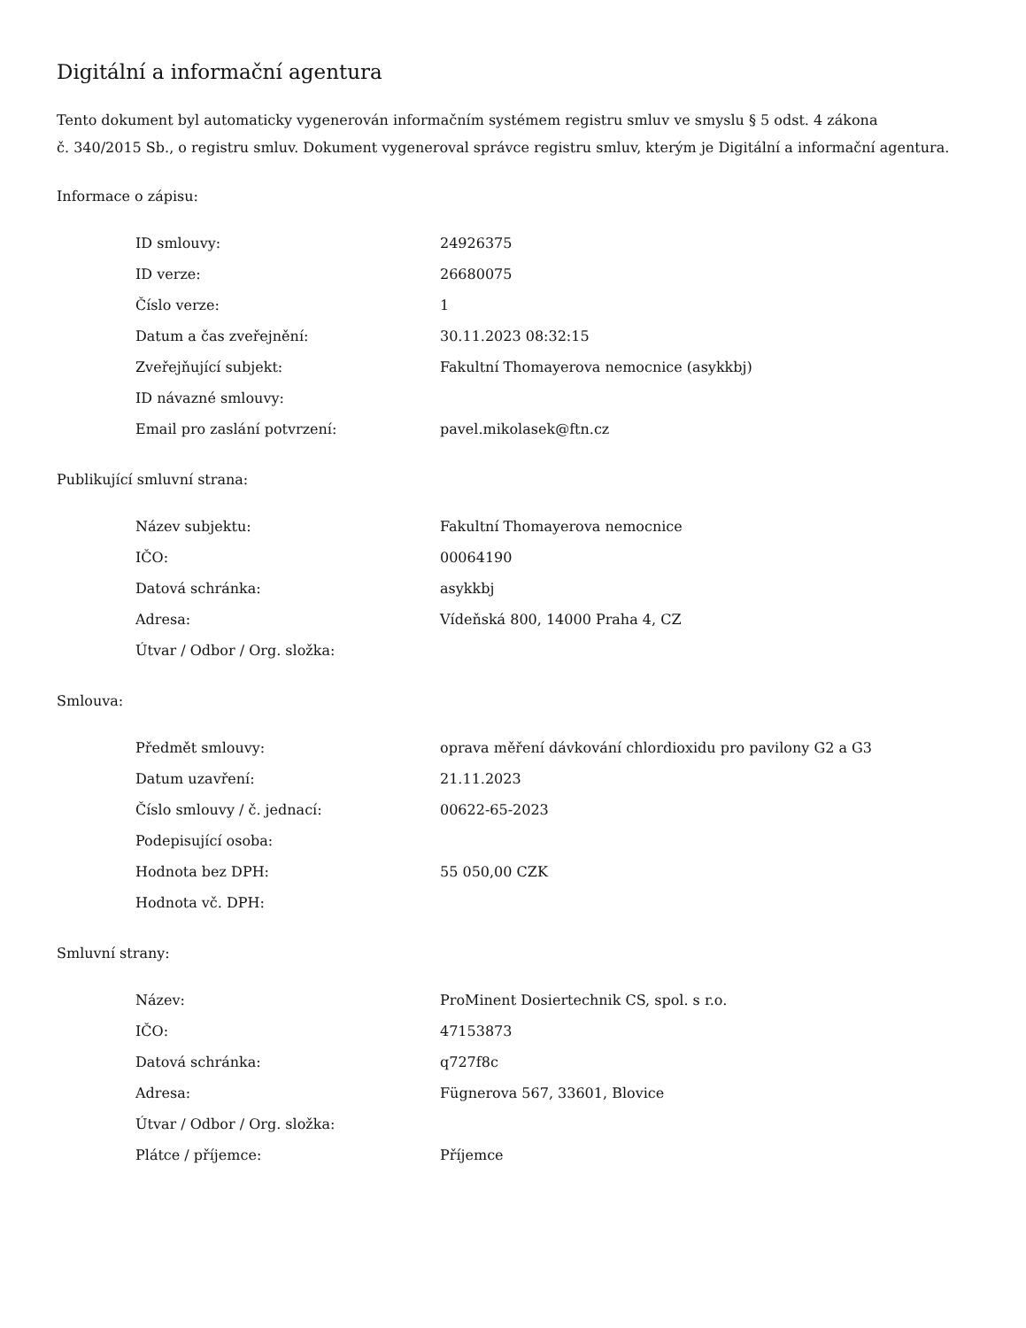Digitální a informační agentura
Tento dokument byl automaticky vygenerován informačním systémem registru smluv ve smyslu § 5 odst. 4 zákona
č. 340/2015 Sb., o registru smluv. Dokument vygeneroval správce registru smluv, kterým je Digitální a informační agentura.
Informace o zápisu:
| ID smlouvy: | 24926375 |
| ID verze: | 26680075 |
| Číslo verze: | 1 |
| Datum a čas zveřejnění: | 30.11.2023 08:32:15 |
| Zveřejňující subjekt: | Fakultní Thomayerova nemocnice (asykkbj) |
| ID návazné smlouvy: | |
| Email pro zaslání potvrzení: | pavel.mikolasek@ftn.cz |
Publikující smluvní strana:
| Název subjektu: | Fakultní Thomayerova nemocnice |
| IČO: | 00064190 |
| Datová schránka: | asykkbj |
| Adresa: | Vídeňská 800, 14000 Praha 4, CZ |
| Útvar / Odbor / Org. složka: | |
Smlouva:
| Předmět smlouvy: | oprava měření dávkování chlordioxidu pro pavilony G2 a G3 |
| Datum uzavření: | 21.11.2023 |
| Číslo smlouvy / č. jednací: | 00622-65-2023 |
| Podepisující osoba: | |
| Hodnota bez DPH: | 55 050,00 CZK |
| Hodnota vč. DPH: | |
Smluvní strany:
| Název: | ProMinent Dosiertechnik CS, spol. s r.o. |
| IČO: | 47153873 |
| Datová schránka: | q727f8c |
| Adresa: | Fügnerova 567, 33601, Blovice |
| Útvar / Odbor / Org. složka: | |
| Plátce / příjemce: | Příjemce |